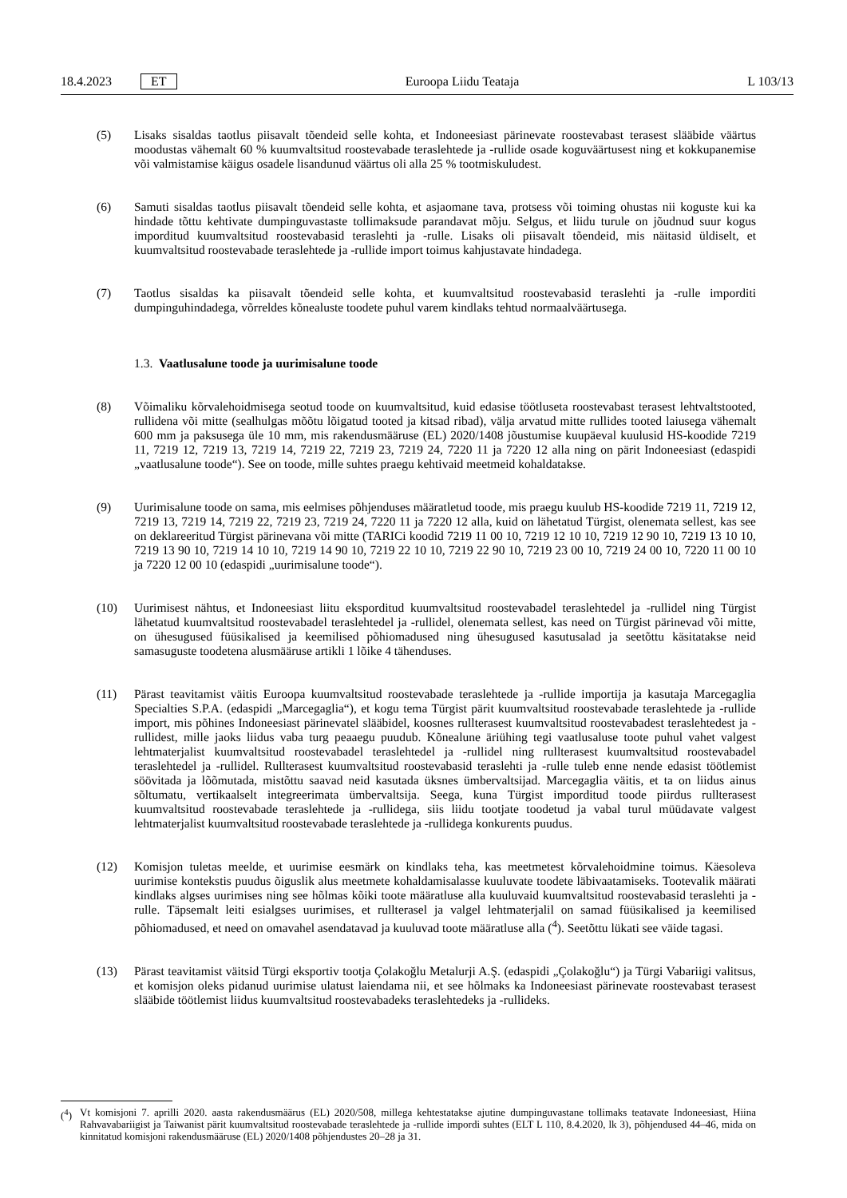18.4.2023 ET Euroopa Liidu Teataja L 103/13
(5) Lisaks sisaldas taotlus piisavalt tõendeid selle kohta, et Indoneesiast pärinevate roostevabast terasest slääbide väärtus moodustas vähemalt 60 % kuumvaltsitud roostevabade teraslehtede ja -rullide osade koguväärtusest ning et kokkupanemise või valmistamise käigus osadele lisandunud väärtus oli alla 25 % tootmiskuludest.
(6) Samuti sisaldas taotlus piisavalt tõendeid selle kohta, et asjaomane tava, protsess või toiming ohustas nii koguste kui ka hindade tõttu kehtivate dumpinguvastaste tollimaksude parandavat mõju. Selgus, et liidu turule on jõudnud suur kogus imporditud kuumvaltsitud roostevabasid teraslehti ja -rulle. Lisaks oli piisavalt tõendeid, mis näitasid üldiselt, et kuumvaltsitud roostevabade teraslehtede ja -rullide import toimus kahjustavate hindadega.
(7) Taotlus sisaldas ka piisavalt tõendeid selle kohta, et kuumvaltsitud roostevabasid teraslehti ja -rulle imporditi dumpinguhindadega, võrreldes kõnealuste toodete puhul varem kindlaks tehtud normaalväärtusega.
1.3. Vaatlusalune toode ja uurimisalune toode
(8) Võimaliku kõrvalehoidmisega seotud toode on kuumvaltsitud, kuid edasise töötluseta roostevabast terasest lehtvaltstooted, rullidena või mitte (sealhulgas mõõtu lõigatud tooted ja kitsad ribad), välja arvatud mitte rullides tooted laiusega vähemalt 600 mm ja paksusega üle 10 mm, mis rakendusmääruse (EL) 2020/1408 jõustumise kuupäeval kuulusid HS-koodide 7219 11, 7219 12, 7219 13, 7219 14, 7219 22, 7219 23, 7219 24, 7220 11 ja 7220 12 alla ning on pärit Indoneesiast (edaspidi „vaatlusalune toode“). See on toode, mille suhtes praegu kehtivaid meetmeid kohaldatakse.
(9) Uurimisalune toode on sama, mis eelmises põhjenduses määratletud toode, mis praegu kuulub HS-koodide 7219 11, 7219 12, 7219 13, 7219 14, 7219 22, 7219 23, 7219 24, 7220 11 ja 7220 12 alla, kuid on lähetatud Türgist, olenemata sellest, kas see on deklareeritud Türgist pärinevana või mitte (TARICi koodid 7219 11 00 10, 7219 12 10 10, 7219 12 90 10, 7219 13 10 10, 7219 13 90 10, 7219 14 10 10, 7219 14 90 10, 7219 22 10 10, 7219 22 90 10, 7219 23 00 10, 7219 24 00 10, 7220 11 00 10 ja 7220 12 00 10 (edaspidi „uurimisalune toode“).
(10) Uurimisest nähtus, et Indoneesiast liitu eksporditud kuumvaltsitud roostevabadel teraslehtedel ja -rullidel ning Türgist lähetatud kuumvaltsitud roostevabadel teraslehtedel ja -rullidel, olenemata sellest, kas need on Türgist pärinevad või mitte, on ühesugused füüsikalised ja keemilised põhiomadused ning ühesugused kasutusalad ja seetõttu käsitatakse neid samasuguste toodetena alusmääruse artikli 1 lõike 4 tähenduses.
(11) Pärast teavitamist väitis Euroopa kuumvaltsitud roostevabade teraslehtede ja -rullide importija ja kasutaja Marcegaglia Specialties S.P.A. (edaspidi „Marcegaglia“), et kogu tema Türgist pärit kuumvaltsitud roostevabade teraslehtede ja -rullide import, mis põhines Indoneesiast pärinevatel slääbidel, koosnes rullterasest kuumvaltsitud roostevabadest teraslehtedest ja -rullidest, mille jaoks liidus vaba turg peaaegu puudub. Kõnealune äriühing tegi vaatlusaluse toote puhul vahet valgest lehtmaterjalist kuumvaltsitud roostevabadel teraslehtedel ja -rullidel ning rullterasest kuumvaltsitud roostevabadel teraslehtedel ja -rullidel. Rullterasest kuumvaltsitud roostevabasid teraslehti ja -rulle tuleb enne nende edasist töötlemist söövitada ja lõõmutada, mistõttu saavad neid kasutada üksnes ümbervaltsijad. Marcegaglia väitis, et ta on liidus ainus sõltumatu, vertikaalselt integreerimata ümbervaltsija. Seega, kuna Türgist imporditud toode piirdus rullterasest kuumvaltsitud roostevabade teraslehtede ja -rullidega, siis liidu tootjate toodetud ja vabal turul müüdavate valgest lehtmaterjalist kuumvaltsitud roostevabade teraslehtede ja -rullidega konkurents puudus.
(12) Komisjon tuletas meelde, et uurimise eesmärk on kindlaks teha, kas meetmetest kõrvalehoidmine toimus. Käesoleva uurimise kontekstis puudus õiguslik alus meetmete kohaldamisalasse kuuluvate toodete läbivaatamiseks. Tootevalik määrati kindlaks algses uurimises ning see hõlmas kõiki toote määratluse alla kuuluvaid kuumvaltsitud roostevabasid teraslehti ja -rulle. Täpsemalt leiti esialgses uurimises, et rullterasel ja valgel lehtmaterjalil on samad füüsikalised ja keemilised põhiomadused, et need on omavahel asendatavad ja kuuluvad toote määratluse alla (<sup>4</sup>). Seetõttu lükati see väide tagasi.
(13) Pärast teavitamist väitsid Türgi eksportiv tootja Çolakoğlu Metalurji A.Ş. (edaspidi „Çolakoğlu“) ja Türgi Vabariigi valitsus, et komisjon oleks pidanud uurimise ulatust laiendama nii, et see hõlmaks ka Indoneesiast pärinevate roostevabast terasest slääbide töötlemist liidus kuumvaltsitud roostevabadeks teraslehtedeks ja -rullideks.
(<sup>4</sup>) Vt komisjoni 7. aprilli 2020. aasta rakendusmäärus (EL) 2020/508, millega kehtestatakse ajutine dumpinguvastane tollimaks teatavate Indoneesiast, Hiina Rahvavabariigist ja Taiwanist pärit kuumvaltsitud roostevabade teraslehtede ja -rullide impordi suhtes (ELT L 110, 8.4.2020, lk 3), põhjendused 44–46, mida on kinnitatud komisjoni rakendusmääruse (EL) 2020/1408 põhjendustes 20–28 ja 31.